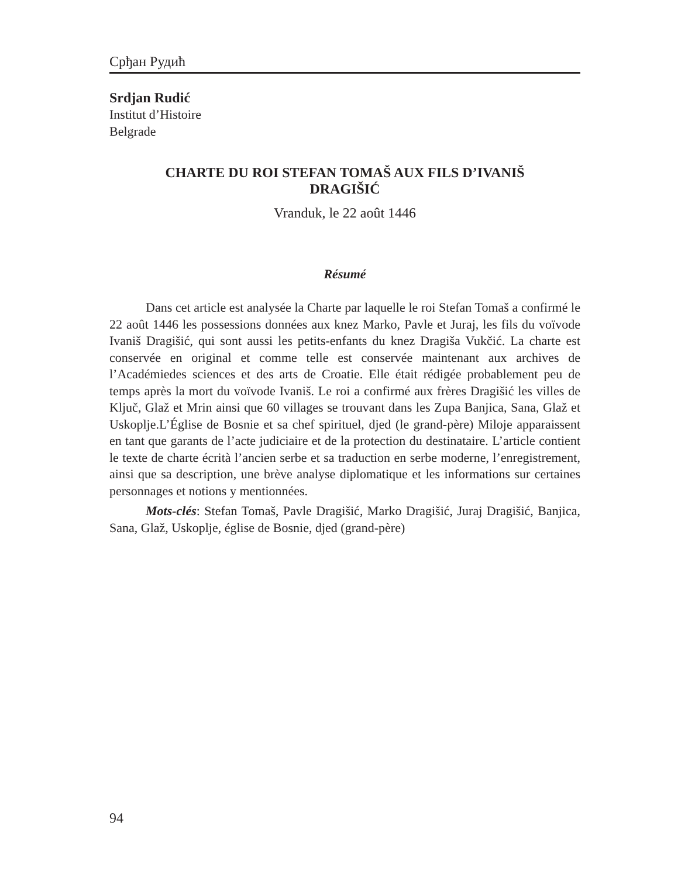Срђан Рудић
Srdjan Rudić
Institut d’Histoire
Belgrade
CHARTE DU ROI STEFAN TOMAŠ AUX FILS D’IVANIŠ
DRAGIŠIĆ
Vranduk, le 22 août 1446
Résumé
Dans cet article est analysée la Charte par laquelle le roi Stefan Tomaš a confirmé le 22 août 1446 les possessions données aux knez Marko, Pavle et Juraj, les fils du voïvode Ivaniš Dragišić, qui sont aussi les petits-enfants du knez Dragiša Vukčić. La charte est conservée en original et comme telle est conservée maintenant aux archives de l’Académiedes sciences et des arts de Croatie. Elle était rédigée probablement peu de temps après la mort du voïvode Ivaniš. Le roi a confirmé aux frères Dragišić les villes de Ključ, Glaž et Mrin ainsi que 60 villages se trouvant dans les Zupa Banjica, Sana, Glaž et Uskoplje.L’Église de Bosnie et sa chef spirituel, djed (le grand-père) Miloje apparaissent en tant que garants de l’acte judiciaire et de la protection du destinataire. L’article contient le texte de charte écrità l’ancien serbe et sa traduction en serbe moderne, l’enregistrement, ainsi que sa description, une brève analyse diplomatique et les informations sur certaines personnages et notions y mentionnées.
Mots-clés: Stefan Tomaš, Pavle Dragišić, Marko Dragišić, Juraj Dragišić, Banjica, Sana, Glaž, Uskoplje, église de Bosnie, djed (grand-père)
94